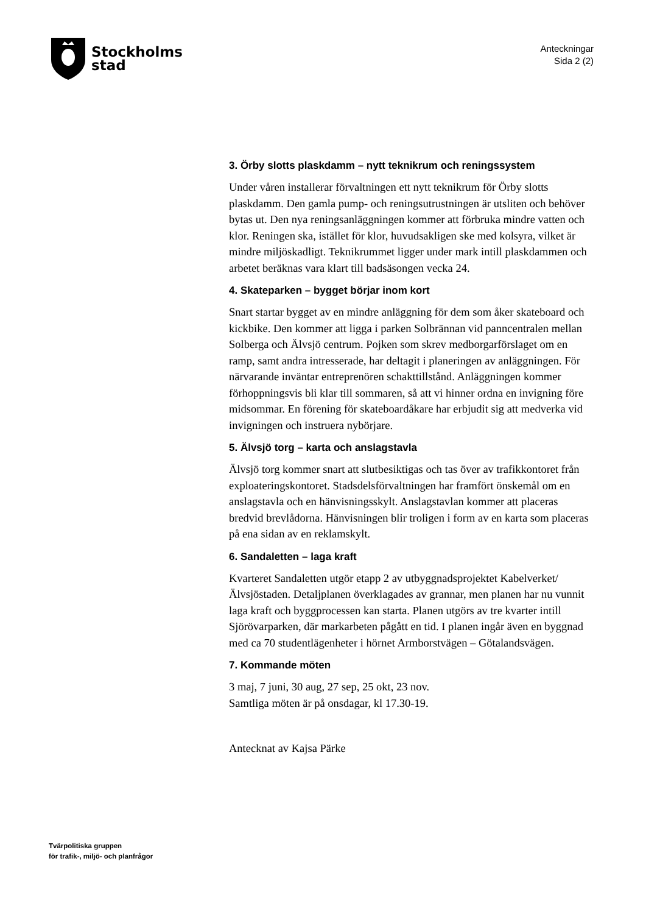Stockholms
stad
Anteckningar
Sida 2 (2)
3. Örby slotts plaskdamm – nytt teknikrum och reningssystem
Under våren installerar förvaltningen ett nytt teknikrum för Örby slotts plaskdamm. Den gamla pump- och reningsutrustningen är utsliten och behöver bytas ut. Den nya reningsanläggningen kommer att förbruka mindre vatten och klor. Reningen ska, istället för klor, huvudsakligen ske med kolsyra, vilket är mindre miljöskadligt. Teknikrummet ligger under mark intill plaskdammen och arbetet beräknas vara klart till badsäsongen vecka 24.
4. Skateparken – bygget börjar inom kort
Snart startar bygget av en mindre anläggning för dem som åker skateboard och kickbike. Den kommer att ligga i parken Solbrännan vid panncentralen mellan Solberga och Älvsjö centrum. Pojken som skrev medborgarförslaget om en ramp, samt andra intresserade, har deltagit i planeringen av anläggningen. För närvarande inväntar entreprenören schakttillstånd. Anläggningen kommer förhoppningsvis bli klar till sommaren, så att vi hinner ordna en invigning före midsommar. En förening för skateboardåkare har erbjudit sig att medverka vid invigningen och instruera nybörjare.
5. Älvsjö torg – karta och anslagstavla
Älvsjö torg kommer snart att slutbesiktigas och tas över av trafikkontoret från exploateringskontoret. Stadsdelsförvaltningen har framfört önskemål om en anslagstavla och en hänvisningsskylt. Anslagstavlan kommer att placeras bredvid brevlådorna. Hänvisningen blir troligen i form av en karta som placeras på ena sidan av en reklamskylt.
6. Sandaletten – laga kraft
Kvarteret Sandaletten utgör etapp 2 av utbyggnadsprojektet Kabelverket/Älvsjöstaden. Detaljplanen överklagades av grannar, men planen har nu vunnit laga kraft och byggprocessen kan starta. Planen utgörs av tre kvarter intill Sjörövarparken, där markarbeten pågått en tid. I planen ingår även en byggnad med ca 70 studentlägenheter i hörnet Armborstvägen – Götalandsvägen.
7. Kommande möten
3 maj, 7 juni, 30 aug, 27 sep, 25 okt, 23 nov.
Samtliga möten är på onsdagar, kl 17.30-19.
Antecknat av Kajsa Pärke
Tvärpolitiska gruppen
för trafik-, miljö- och planfrågor